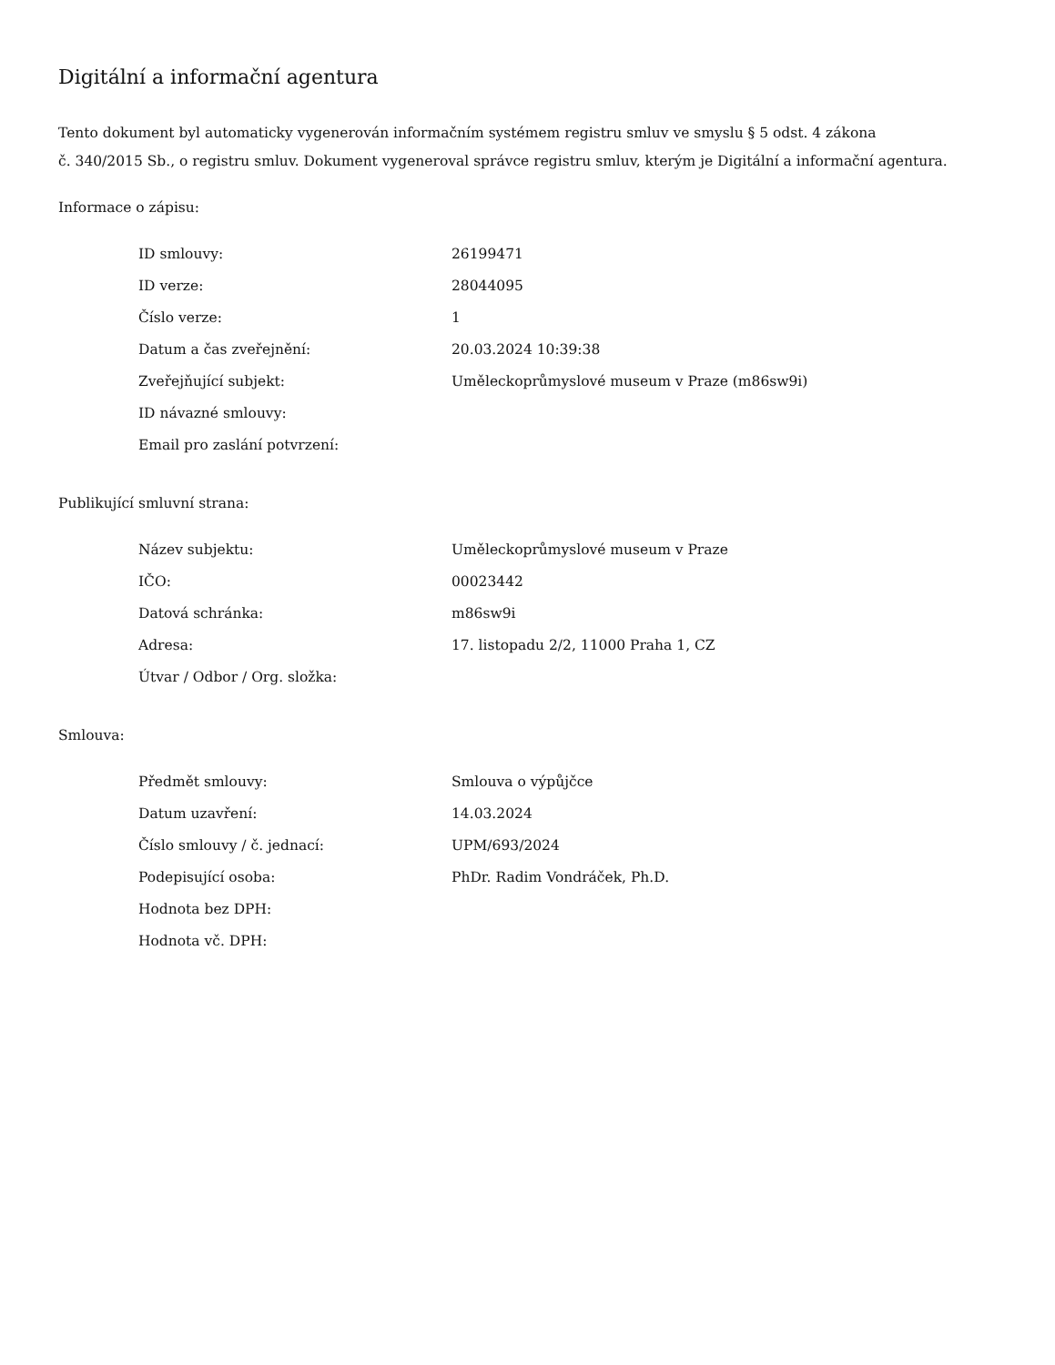Digitální a informační agentura
Tento dokument byl automaticky vygenerován informačním systémem registru smluv ve smyslu § 5 odst. 4 zákona
č. 340/2015 Sb., o registru smluv. Dokument vygeneroval správce registru smluv, kterým je Digitální a informační agentura.
Informace o zápisu:
| ID smlouvy: | 26199471 |
| ID verze: | 28044095 |
| Číslo verze: | 1 |
| Datum a čas zveřejnění: | 20.03.2024 10:39:38 |
| Zveřejňující subjekt: | Uměleckoprůmyslové museum v Praze (m86sw9i) |
| ID návazné smlouvy: | |
| Email pro zaslání potvrzení: | |
Publikující smluvní strana:
| Název subjektu: | Uměleckoprůmyslové museum v Praze |
| IČO: | 00023442 |
| Datová schránka: | m86sw9i |
| Adresa: | 17. listopadu 2/2, 11000 Praha 1, CZ |
| Útvar / Odbor / Org. složka: | |
Smlouva:
| Předmět smlouvy: | Smlouva o výpůjčce |
| Datum uzavření: | 14.03.2024 |
| Číslo smlouvy / č. jednací: | UPM/693/2024 |
| Podepisující osoba: | PhDr. Radim Vondráček, Ph.D. |
| Hodnota bez DPH: | |
| Hodnota vč. DPH: | |